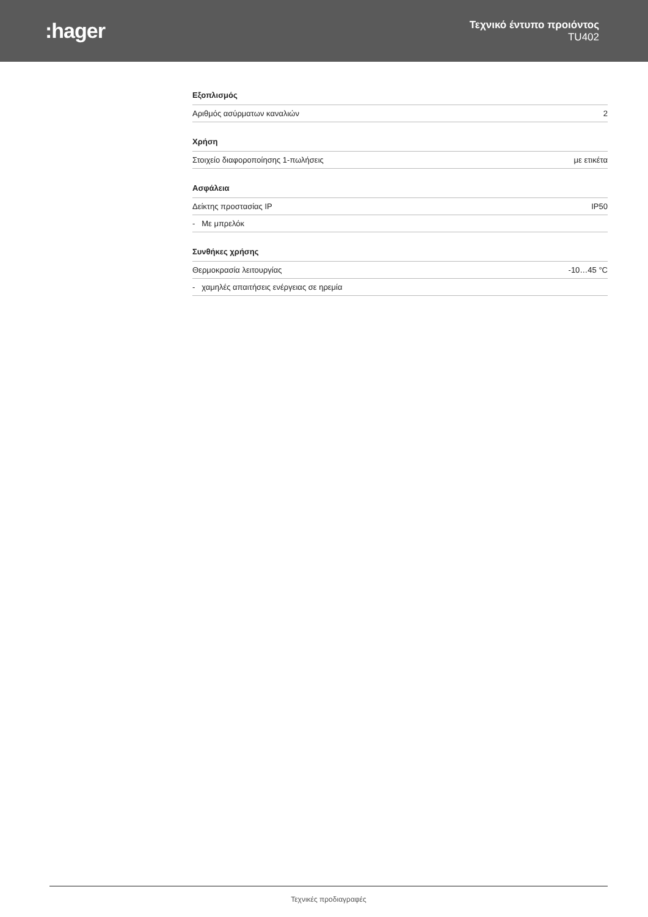:hager
Τεχνικό έντυπο προιόντος
TU402
| Εξοπλισμός | |
| --- | --- |
| Αριθμός ασύρματων καναλιών | 2 |
| Χρήση | |
| Στοιχείο διαφοροποίησης 1-πωλήσεις | με ετικέτα |
| Ασφάλεια | |
| Δείκτης προστασίας IP | IP50 |
| - Με μπρελόκ | |
| Συνθήκες χρήσης | |
| Θερμοκρασία λειτουργίας | -10…45 °C |
| - χαμηλές απαιτήσεις ενέργειας σε ηρεμία | |
Τεχνικές προδιαγραφές